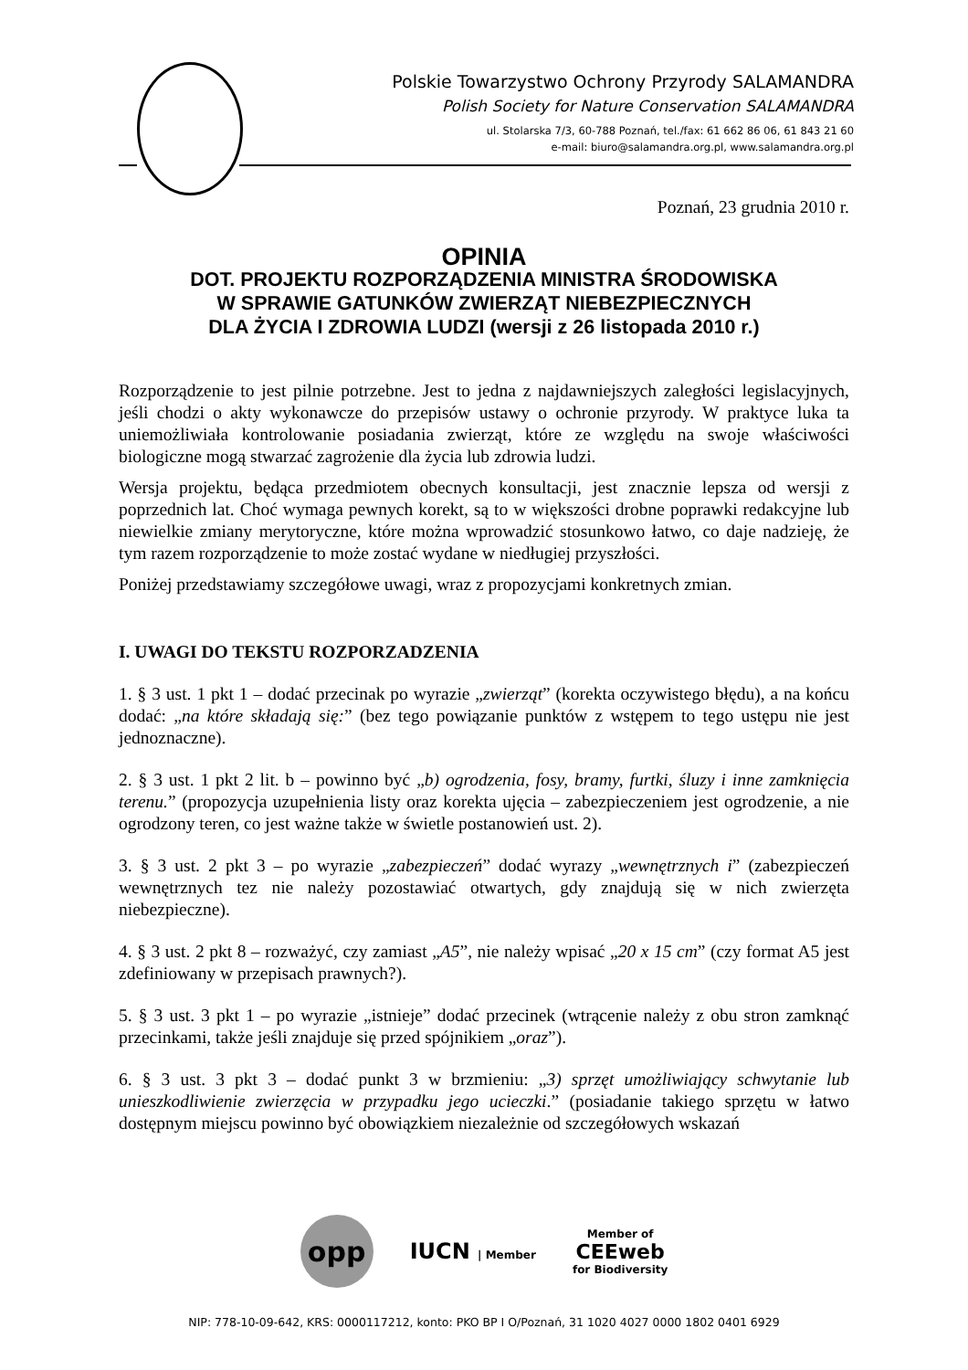Polskie Towarzystwo Ochrony Przyrody SALAMANDRA
Polish Society for Nature Conservation SALAMANDRA
ul. Stolarska 7/3, 60-788 Poznań, tel./fax: 61 662 86 06, 61 843 21 60
e-mail: biuro@salamandra.org.pl, www.salamandra.org.pl
Poznań, 23 grudnia 2010 r.
OPINIA
DOT. PROJEKTU ROZPORZĄDZENIA MINISTRA ŚRODOWISKA
W SPRAWIE GATUNKÓW ZWIERZĄT NIEBEZPIECZNYCH
DLA ŻYCIA I ZDROWIA LUDZI (wersji z 26 listopada 2010 r.)
Rozporządzenie to jest pilnie potrzebne. Jest to jedna z najdawniejszych zaległości legislacyjnych, jeśli chodzi o akty wykonawcze do przepisów ustawy o ochronie przyrody. W praktyce luka ta uniemożliwiała kontrolowanie posiadania zwierząt, które ze względu na swoje właściwości biologiczne mogą stwarzać zagrożenie dla życia lub zdrowia ludzi.
Wersja projektu, będąca przedmiotem obecnych konsultacji, jest znacznie lepsza od wersji z poprzednich lat. Choć wymaga pewnych korekt, są to w większości drobne poprawki redakcyjne lub niewielkie zmiany merytoryczne, które można wprowadzić stosunkowo łatwo, co daje nadzieję, że tym razem rozporządzenie to może zostać wydane w niedługiej przyszłości.
Poniżej przedstawiamy szczegółowe uwagi, wraz z propozycjami konkretnych zmian.
I. UWAGI DO TEKSTU ROZPORZADZENIA
1. § 3 ust. 1 pkt 1 – dodać przecinak po wyrazie „zwierząt” (korekta oczywistego błędu), a na końcu dodać: „na które składają się:” (bez tego powiązanie punktów z wstępem to tego ustępu nie jest jednoznaczne).
2. § 3 ust. 1 pkt 2 lit. b – powinno być „b) ogrodzenia, fosy, bramy, furtki, śluzy i inne zamknięcia terenu.” (propozycja uzupełnienia listy oraz korekta ujęcia – zabezpieczeniem jest ogrodzenie, a nie ogrodzony teren, co jest ważne także w świetle postanowień ust. 2).
3. § 3 ust. 2 pkt 3 – po wyrazie „zabezpieczeń” dodać wyrazy „wewnętrznych i” (zabezpieczeń wewnętrznych tez nie należy pozostawiać otwartych, gdy znajdują się w nich zwierzęta niebezpieczne).
4. § 3 ust. 2 pkt 8 – rozważyć, czy zamiast „A5”, nie należy wpisać „20 x 15 cm” (czy format A5 jest zdefiniowany w przepisach prawnych?).
5. § 3 ust. 3 pkt 1 – po wyrazie „istnieje” dodać przecinek (wtrącenie należy z obu stron zamknąć przecinkami, także jeśli znajduje się przed spójnikiem „oraz”).
6. § 3 ust. 3 pkt 3 – dodać punkt 3 w brzmieniu: „3) sprzęt umożliwiający schwytanie lub unieszkodliwienie zwierzęcia w przypadku jego ucieczki.” (posiadanie takiego sprzętu w łatwo dostępnym miejscu powinno być obowiązkiem niezależnie od szczegółowych wskazań
opp
IUCN | Member
Member of
CEEweb
for Biodiversity
NIP: 778-10-09-642, KRS: 0000117212, konto: PKO BP I O/Poznań, 31 1020 4027 0000 1802 0401 6929